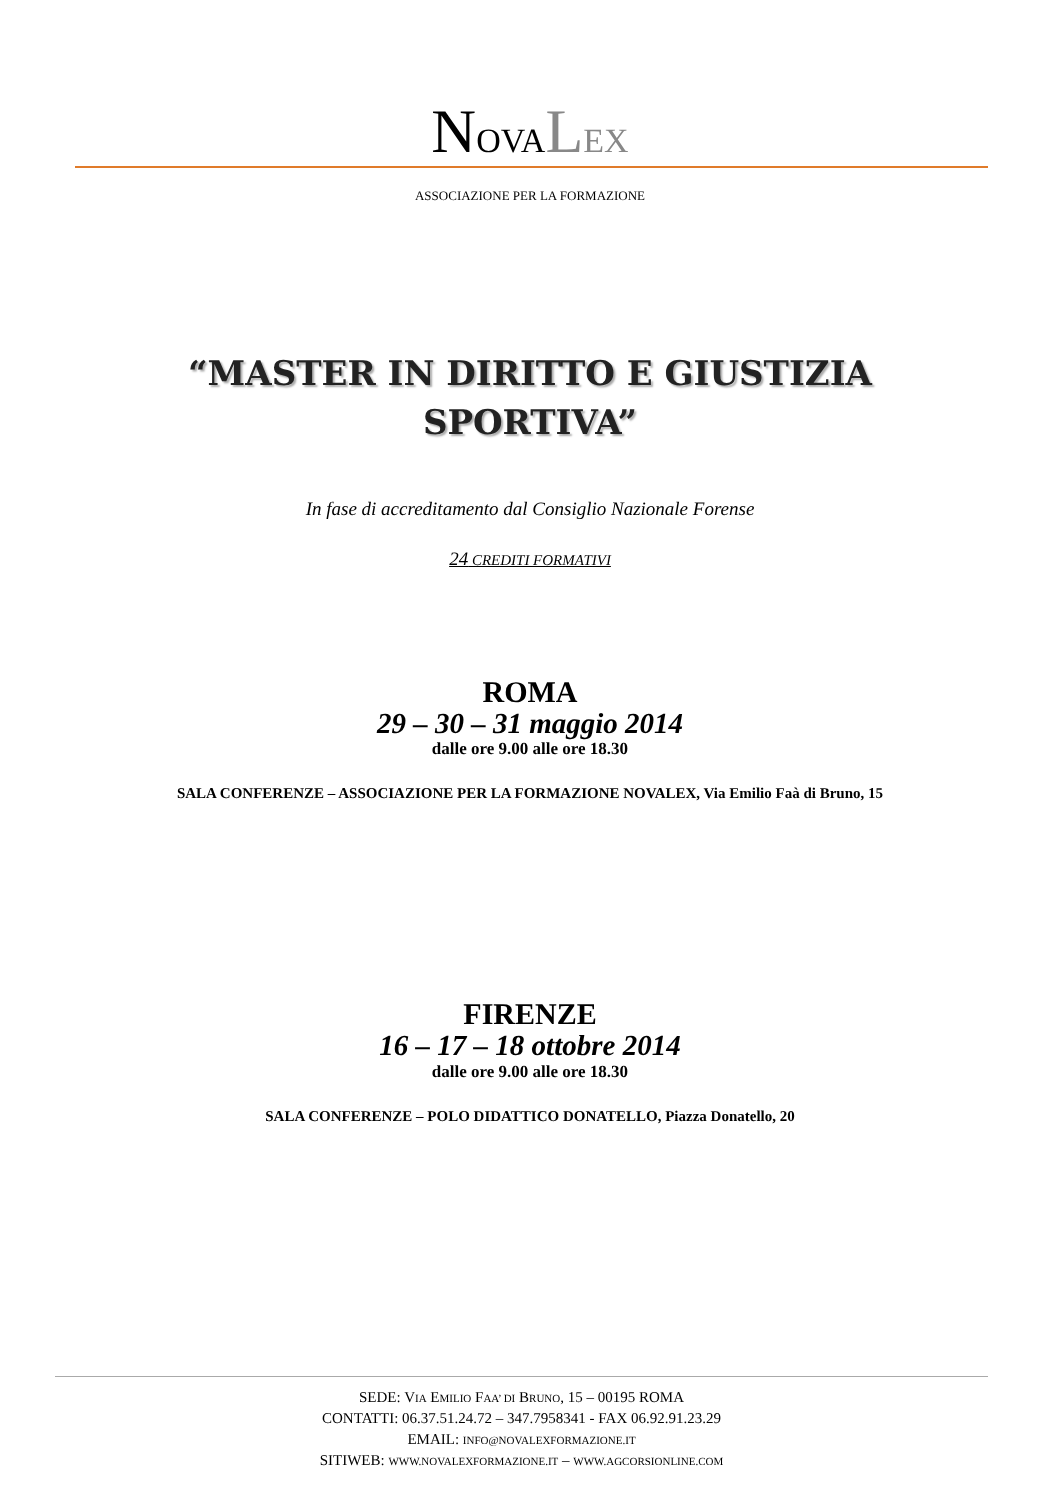NOVALEX
ASSOCIAZIONE PER LA FORMAZIONE
“MASTER IN DIRITTO E GIUSTIZIA
SPORTIVA”
In fase di accreditamento dal Consiglio Nazionale Forense
24 CREDITI FORMATIVI
ROMA
29 – 30 – 31 maggio 2014
dalle ore 9.00 alle ore 18.30
SALA CONFERENZE – ASSOCIAZIONE PER LA FORMAZIONE NOVALEX, Via Emilio Faà di Bruno, 15
FIRENZE
16 – 17 – 18 ottobre 2014
dalle ore 9.00 alle ore 18.30
SALA CONFERENZE – POLO DIDATTICO DONATELLO, Piazza Donatello, 20
SEDE: VIA EMILIO FAA’ DI BRUNO, 15 – 00195 ROMA
CONTATTI: 06.37.51.24.72 – 347.7958341 - FAX 06.92.91.23.29
EMAIL: INFO@NOVALEXFORMAZIONE.IT
SITIWEB: WWW.NOVALEXFORMAZIONE.IT – WWW.AGCORSIONLINE.COM